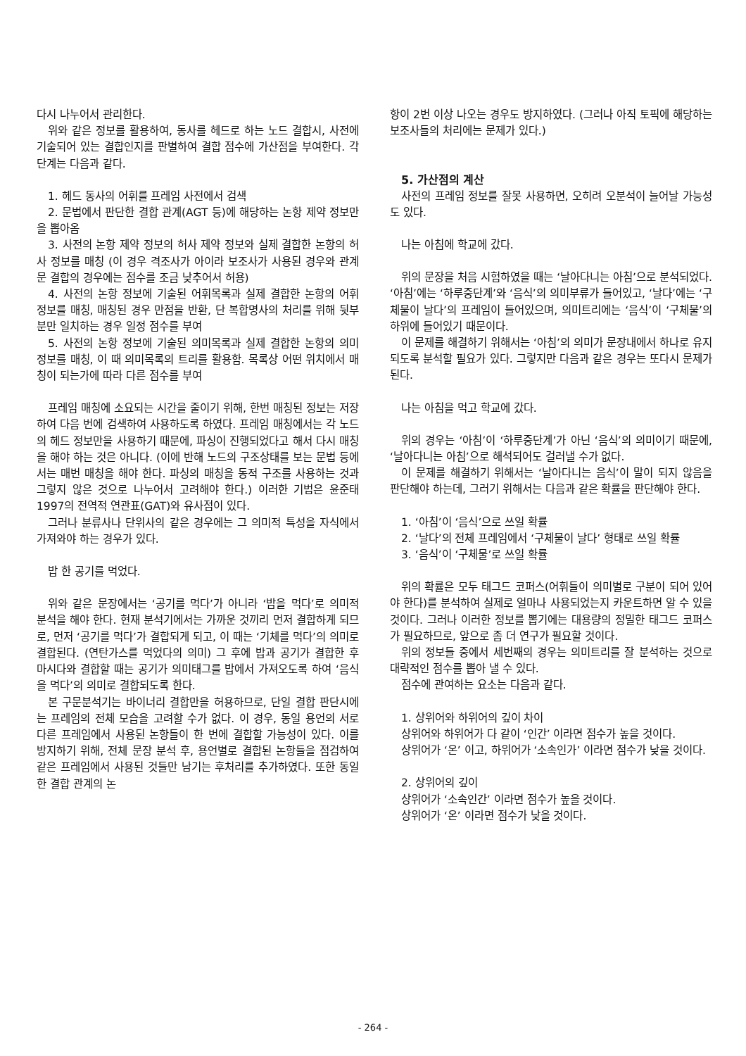다시 나누어서 관리한다.
위와 같은 정보를 활용하여, 동사를 헤드로 하는 노드 결합시, 사전에 기술되어 있는 결합인지를 판별하여 결합 점수에 가산점을 부여한다. 각 단계는 다음과 같다.
1. 헤드 동사의 어휘를 프레임 사전에서 검색
2. 문법에서 판단한 결합 관계(AGT 등)에 해당하는 논항 제약 정보만을 뽑아옴
3. 사전의 논항 제약 정보의 허사 제약 정보와 실제 결합한 논항의 허사 정보를 매칭 (이 경우 격조사가 아이라 보조사가 사용된 경우와 관계문 결합의 경우에는 점수를 조금 낮추어서 허용)
4. 사전의 논항 정보에 기술된 어휘목록과 실제 결합한 논항의 어휘 정보를 매칭, 매칭된 경우 만점을 반환, 단 복합명사의 처리를 위해 뒷부분만 일치하는 경우 일정 점수를 부여
5. 사전의 논항 정보에 기술된 의미목록과 실제 결합한 논항의 의미 정보를 매칭, 이 때 의미목록의 트리를 활용함. 목록상 어떤 위치에서 매칭이 되는가에 따라 다른 점수를 부여
프레임 매칭에 소요되는 시간을 줄이기 위해, 한번 매칭된 정보는 저장하여 다음 번에 검색하여 사용하도록 하였다. 프레임 매칭에서는 각 노드의 헤드 정보만을 사용하기 때문에, 파싱이 진행되었다고 해서 다시 매칭을 해야 하는 것은 아니다. (이에 반해 노드의 구조상태를 보는 문법 등에서는 매번 매칭을 해야 한다. 파싱의 매칭을 동적 구조를 사용하는 것과 그렇지 않은 것으로 나누어서 고려해야 한다.) 이러한 기법은 윤준태 1997의 전역적 연관표(GAT)와 유사점이 있다.
그러나 분류사나 단위사의 같은 경우에는 그 의미적 특성을 자식에서 가져와야 하는 경우가 있다.
밥 한 공기를 먹었다.
위와 같은 문장에서는 ‘공기를 먹다’가 아니라 ‘밥을 먹다’로 의미적 분석을 해야 한다. 현재 분석기에서는 가까운 것끼리 먼저 결합하게 되므로, 먼저 ‘공기를 먹다’가 결합되게 되고, 이 때는 ‘기체를 먹다’의 의미로 결합된다. (연탄가스를 먹었다의 의미) 그 후에 밥과 공기가 결합한 후 마시다와 결합할 때는 공기가 의미태그를 밥에서 가져오도록 하여 ‘음식을 먹다’의 의미로 결합되도록 한다.
본 구문분석기는 바이너리 결합만을 허용하므로, 단일 결합 판단시에는 프레임의 전체 모습을 고려할 수가 없다. 이 경우, 동일 용언의 서로 다른 프레임에서 사용된 논항들이 한 번에 결합할 가능성이 있다. 이를 방지하기 위해, 전체 문장 분석 후, 용언별로 결합된 논항들을 점검하여 같은 프레임에서 사용된 것들만 남기는 후처리를 추가하였다. 또한 동일한 결합 관계의 논
항이 2번 이상 나오는 경우도 방지하였다. (그러나 아직 토픽에 해당하는 보조사들의 처리에는 문제가 있다.)
5. 가산점의 계산
사전의 프레임 정보를 잘못 사용하면, 오히려 오분석이 늘어날 가능성도 있다.
나는 아침에 학교에 갔다.
위의 문장을 처음 시험하였을 때는 ‘날아다니는 아침’으로 분석되었다. ‘아침’에는 ‘하루중단계’와 ‘음식’의 의미부류가 들어있고, ‘날다’에는 ‘구체물이 날다’의 프레임이 들어있으며, 의미트리에는 ‘음식’이 ‘구체물’의 하위에 들어있기 때문이다.
이 문제를 해결하기 위해서는 ‘아침’의 의미가 문장내에서 하나로 유지되도록 분석할 필요가 있다. 그렇지만 다음과 같은 경우는 또다시 문제가 된다.
나는 아침을 먹고 학교에 갔다.
위의 경우는 ‘아침’이 ‘하루중단계’가 아닌 ‘음식’의 의미이기 때문에, ‘날아다니는 아침’으로 해석되어도 걸러낼 수가 없다.
이 문제를 해결하기 위해서는 ‘날아다니는 음식’이 말이 되지 않음을 판단해야 하는데, 그러기 위해서는 다음과 같은 확률을 판단해야 한다.
1. ‘아침’이 ‘음식’으로 쓰일 확률
2. ‘날다’의 전체 프레임에서 ‘구체물이 날다’ 형태로 쓰일 확률
3. ‘음식’이 ‘구체물’로 쓰일 확률
위의 확률은 모두 태그드 코퍼스(어휘들이 의미별로 구분이 되어 있어야 한다)를 분석하여 실제로 얼마나 사용되었는지 카운트하면 알 수 있을 것이다. 그러나 이러한 정보를 뽑기에는 대용량의 정밀한 태그드 코퍼스가 필요하므로, 앞으로 좀 더 연구가 필요할 것이다.
위의 정보들 중에서 세번째의 경우는 의미트리를 잘 분석하는 것으로 대략적인 점수를 뽑아 낼 수 있다.
점수에 관여하는 요소는 다음과 같다.
1. 상위어와 하위어의 깊이 차이
상위어와 하위어가 다 같이 ‘인간’ 이라면 점수가 높을 것이다.
상위어가 ‘온’ 이고, 하위어가 ‘소속인가’ 이라면 점수가 낮을 것이다.
2. 상위어의 깊이
상위어가 ‘소속인간’ 이라면 점수가 높을 것이다.
상위어가 ‘온’ 이라면 점수가 낮을 것이다.
- 264 -